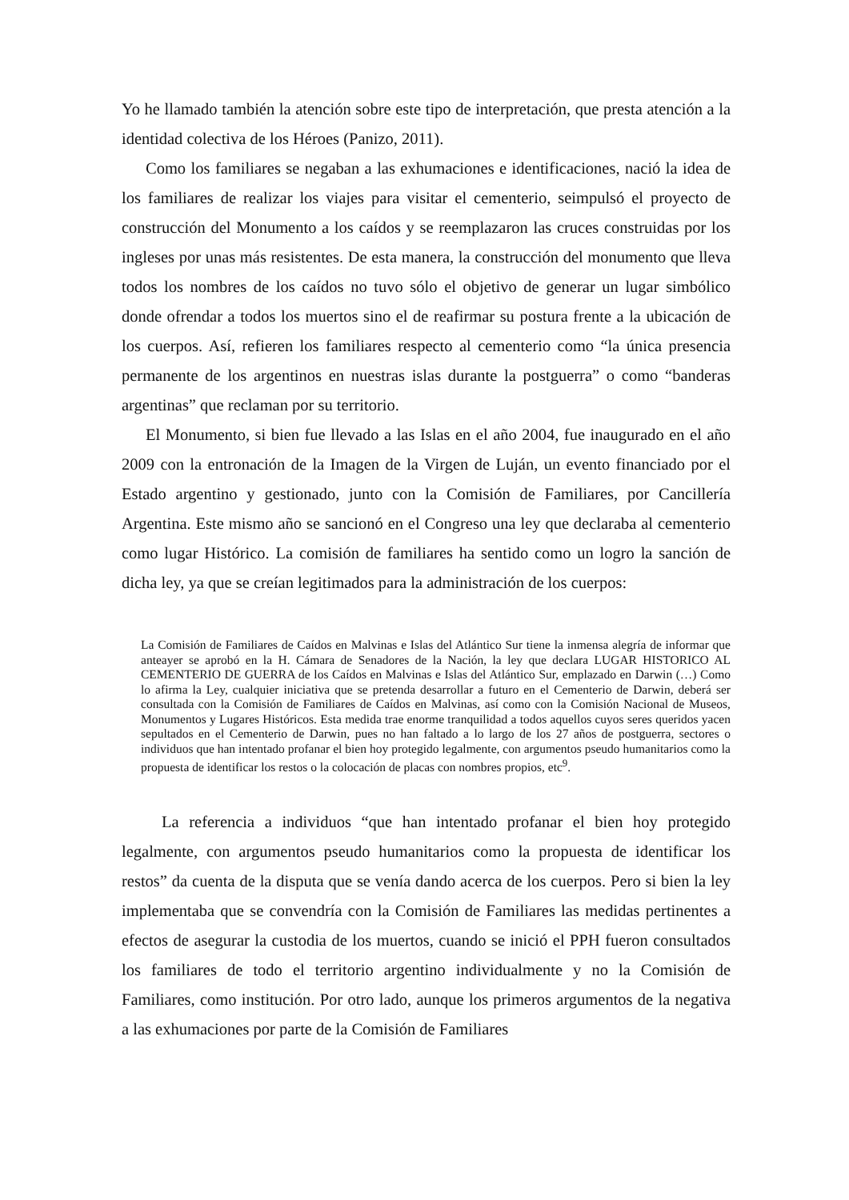Yo he llamado también la atención sobre este tipo de interpretación, que presta atención a la identidad colectiva de los Héroes (Panizo, 2011).
Como los familiares se negaban a las exhumaciones e identificaciones, nació la idea de los familiares de realizar los viajes para visitar el cementerio, seimpulsó el proyecto de construcción del Monumento a los caídos y se reemplazaron las cruces construidas por los ingleses por unas más resistentes. De esta manera, la construcción del monumento que lleva todos los nombres de los caídos no tuvo sólo el objetivo de generar un lugar simbólico donde ofrendar a todos los muertos sino el de reafirmar su postura frente a la ubicación de los cuerpos. Así, refieren los familiares respecto al cementerio como “la única presencia permanente de los argentinos en nuestras islas durante la postguerra” o como “banderas argentinas” que reclaman por su territorio.
El Monumento, si bien fue llevado a las Islas en el año 2004, fue inaugurado en el año 2009 con la entronación de la Imagen de la Virgen de Luján, un evento financiado por el Estado argentino y gestionado, junto con la Comisión de Familiares, por Cancillería Argentina. Este mismo año se sancionó en el Congreso una ley que declaraba al cementerio como lugar Histórico. La comisión de familiares ha sentido como un logro la sanción de dicha ley, ya que se creían legitimados para la administración de los cuerpos:
La Comisión de Familiares de Caídos en Malvinas e Islas del Atlántico Sur tiene la inmensa alegría de informar que anteayer se aprobó en la H. Cámara de Senadores de la Nación, la ley que declara LUGAR HISTORICO AL CEMENTERIO DE GUERRA de los Caídos en Malvinas e Islas del Atlántico Sur, emplazado en Darwin (…) Como lo afirma la Ley, cualquier iniciativa que se pretenda desarrollar a futuro en el Cementerio de Darwin, deberá ser consultada con la Comisión de Familiares de Caídos en Malvinas, así como con la Comisión Nacional de Museos, Monumentos y Lugares Históricos. Esta medida trae enorme tranquilidad a todos aquellos cuyos seres queridos yacen sepultados en el Cementerio de Darwin, pues no han faltado a lo largo de los 27 años de postguerra, sectores o individuos que han intentado profanar el bien hoy protegido legalmente, con argumentos pseudo humanitarios como la propuesta de identificar los restos o la colocación de placas con nombres propios, etc<sup>9</sup>.
La referencia a individuos “que han intentado profanar el bien hoy protegido legalmente, con argumentos pseudo humanitarios como la propuesta de identificar los restos” da cuenta de la disputa que se venía dando acerca de los cuerpos. Pero si bien la ley implementaba que se convendría con la Comisión de Familiares las medidas pertinentes a efectos de asegurar la custodia de los muertos, cuando se inició el PPH fueron consultados los familiares de todo el territorio argentino individualmente y no la Comisión de Familiares, como institución. Por otro lado, aunque los primeros argumentos de la negativa a las exhumaciones por parte de la Comisión de Familiares